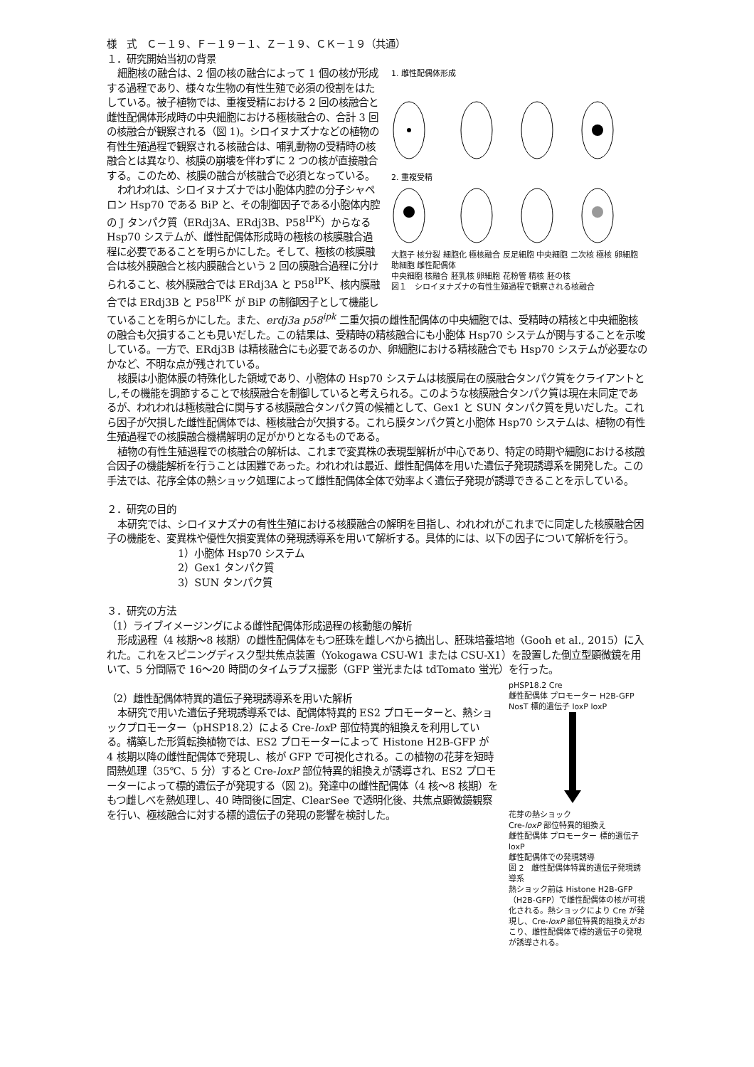様　式　Ｃ－１９、Ｆ－１９－１、Ｚ－１９、ＣＫ－１９（共通）
１．研究開始当初の背景
1. 雌性配偶体形成
2. 重複受精
大胞子 核分裂 細胞化 極核融合 反足細胞 中央細胞 二次核 極核 卵細胞 助細胞 雌性配偶体
中央細胞 核融合 胚乳核 卵細胞 花粉管 精核 胚の核
図１　シロイヌナズナの有性生殖過程で観察される核融合
細胞核の融合は、2 個の核の融合によって 1 個の核が形成する過程であり、様々な生物の有性生殖で必須の役割をはたしている。被子植物では、重複受精における 2 回の核融合と雌性配偶体形成時の中央細胞における極核融合の、合計 3 回の核融合が観察される（図 1)。シロイヌナズナなどの植物の有性生殖過程で観察される核融合は、哺乳動物の受精時の核融合とは異なり、核膜の崩壊を伴わずに 2 つの核が直接融合する。このため、核膜の融合が核融合で必須となっている。
われわれは、シロイヌナズナでは小胞体内腔の分子シャペロン Hsp70 である BiP と、その制御因子である小胞体内腔の J タンパク質（ERdj3A、ERdj3B、P58<sup>IPK</sup>）からなる Hsp70 システムが、雌性配偶体形成時の極核の核膜融合過程に必要であることを明らかにした。そして、極核の核膜融合は核外膜融合と核内膜融合という 2 回の膜融合過程に分けられること、核外膜融合では ERdj3A と P58<sup>IPK</sup>、核内膜融合では ERdj3B と P58<sup>IPK</sup> が BiP の制御因子として機能していることを明らかにした。また、erdj3a p58<sup>ipk</sup> 二重欠損の雌性配偶体の中央細胞では、受精時の精核と中央細胞核の融合も欠損することも見いだした。この結果は、受精時の精核融合にも小胞体 Hsp70 システムが関与することを示唆している。一方で、ERdj3B は精核融合にも必要であるのか、卵細胞における精核融合でも Hsp70 システムが必要なのかなど、不明な点が残されている。
核膜は小胞体膜の特殊化した領域であり、小胞体の Hsp70 システムは核膜局在の膜融合タンパク質をクライアントとし,その機能を調節することで核膜融合を制御していると考えられる。このような核膜融合タンパク質は現在未同定であるが、われわれは極核融合に関与する核膜融合タンパク質の候補として、Gex1 と SUN タンパク質を見いだした。これら因子が欠損した雌性配偶体では、極核融合が欠損する。これら膜タンパク質と小胞体 Hsp70 システムは、植物の有性生殖過程での核膜融合機構解明の足がかりとなるものである。
植物の有性生殖過程での核融合の解析は、これまで変異株の表現型解析が中心であり、特定の時期や細胞における核融合因子の機能解析を行うことは困難であった。われわれは最近、雌性配偶体を用いた遺伝子発現誘導系を開発した。この手法では、花序全体の熱ショック処理によって雌性配偶体全体で効率よく遺伝子発現が誘導できることを示している。
２．研究の目的
本研究では、シロイヌナズナの有性生殖における核膜融合の解明を目指し、われわれがこれまでに同定した核膜融合因子の機能を、変異株や優性欠損変異体の発現誘導系を用いて解析する。具体的には、以下の因子について解析を行う。
1）小胞体 Hsp70 システム
2）Gex1 タンパク質
3）SUN タンパク質
３．研究の方法
（1）ライブイメージングによる雌性配偶体形成過程の核動態の解析
形成過程（4 核期～8 核期）の雌性配偶体をもつ胚珠を雌しべから摘出し、胚珠培養培地（Gooh et al., 2015）に入れた。これをスピニングディスク型共焦点装置（Yokogawa CSU-W1 または CSU-X1）を設置した倒立型顕微鏡を用いて、5 分間隔で 16～20 時間のタイムラプス撮影（GFP 蛍光または tdTomato 蛍光）を行った。
pHSP18.2 Cre
雌性配偶体 プロモーター H2B-GFP NosT 標的遺伝子 loxP loxP
花芽の熱ショック
Cre-loxP 部位特異的組換え
雌性配偶体 プロモーター 標的遺伝子 loxP
雌性配偶体での発現誘導
図 2　雌性配偶体特異的遺伝子発現誘導系
熱ショック前は Histone H2B-GFP（H2B-GFP）で雌性配偶体の核が可視化される。熱ショックにより Cre が発現し、Cre-loxP 部位特異的組換えがおこり、雌性配偶体で標的遺伝子の発現が誘導される。
（2）雌性配偶体特異的遺伝子発現誘導系を用いた解析
本研究で用いた遺伝子発現誘導系では、配偶体特異的 ES2 プロモーターと、熱ショックプロモーター（pHSP18.2）による Cre-lox P 部位特異的組換えを利用している。構築した形質転換植物では、ES2 プロモーターによって Histone H2B-GFP が 4 核期以降の雌性配偶体で発現し、核が GFP で可視化される。この植物の花芽を短時間熱処理（35℃、5 分）すると Cre-loxP 部位特異的組換えが誘導され、ES2 プロモーターによって標的遺伝子が発現する（図 2)。発達中の雌性配偶体（4 核～8 核期）をもつ雌しべを熱処理し、40 時間後に固定、ClearSee で透明化後、共焦点顕微鏡観察を行い、極核融合に対する標的遺伝子の発現の影響を検討した。